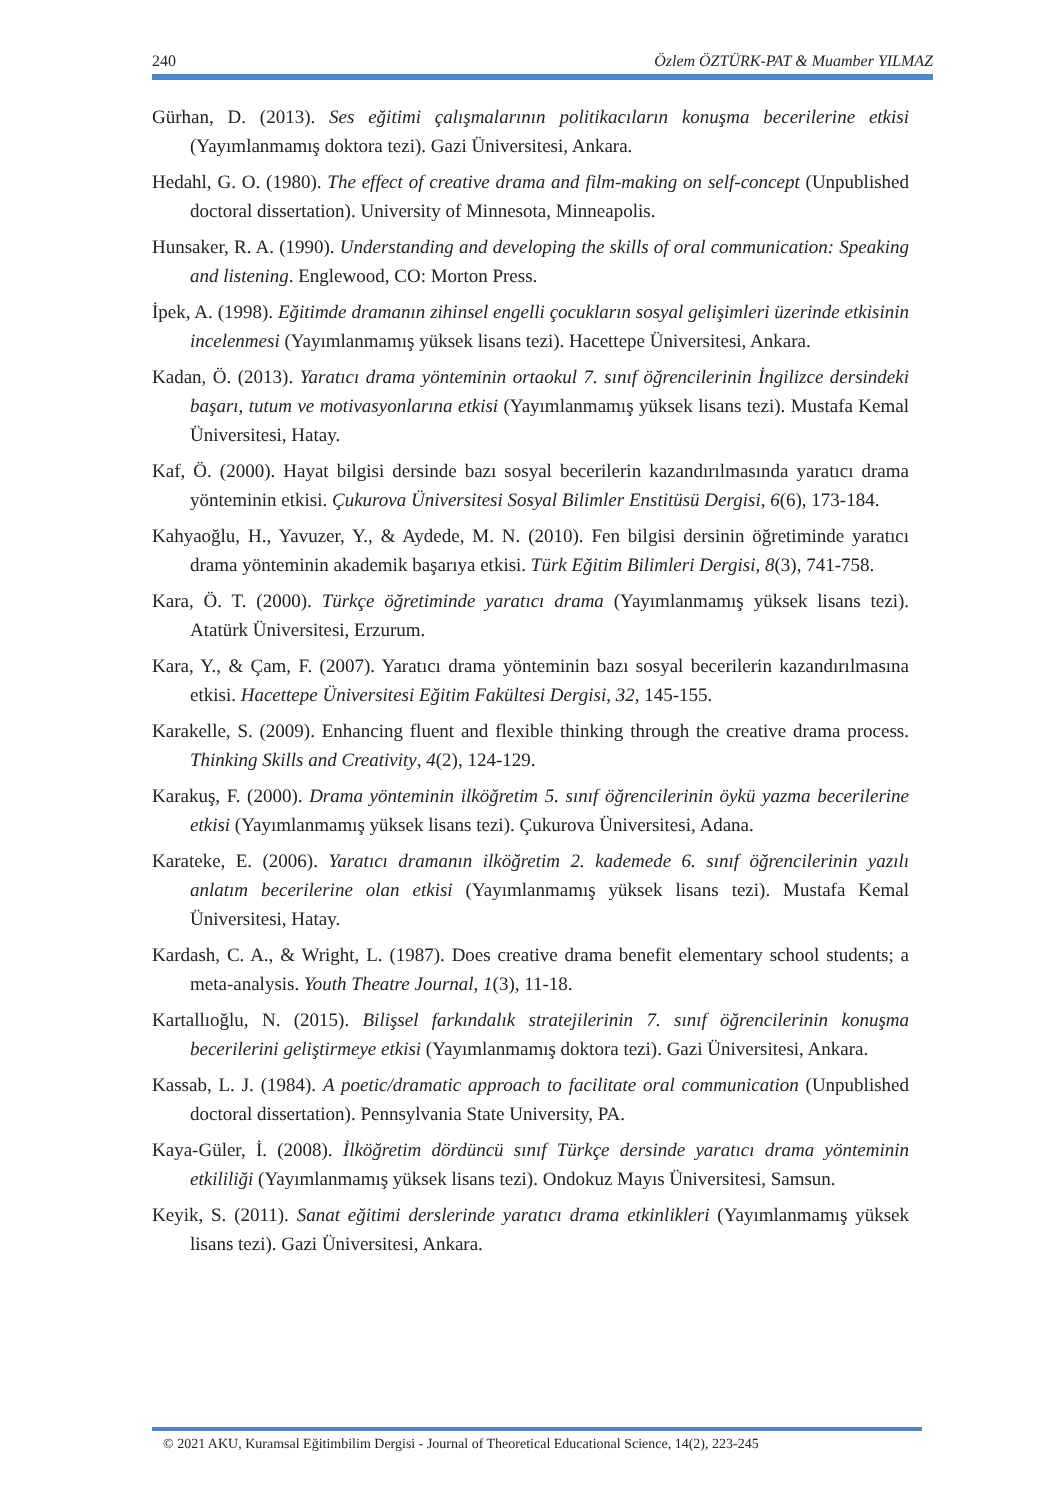240 Özlem ÖZTÜRK-PAT & Muamber YILMAZ
Gürhan, D. (2013). Ses eğitimi çalışmalarının politikacıların konuşma becerilerine etkisi (Yayımlanmamış doktora tezi). Gazi Üniversitesi, Ankara.
Hedahl, G. O. (1980). The effect of creative drama and film-making on self-concept (Unpublished doctoral dissertation). University of Minnesota, Minneapolis.
Hunsaker, R. A. (1990). Understanding and developing the skills of oral communication: Speaking and listening. Englewood, CO: Morton Press.
İpek, A. (1998). Eğitimde dramanın zihinsel engelli çocukların sosyal gelişimleri üzerinde etkisinin incelenmesi (Yayımlanmamış yüksek lisans tezi). Hacettepe Üniversitesi, Ankara.
Kadan, Ö. (2013). Yaratıcı drama yönteminin ortaokul 7. sınıf öğrencilerinin İngilizce dersindeki başarı, tutum ve motivasyonlarına etkisi (Yayımlanmamış yüksek lisans tezi). Mustafa Kemal Üniversitesi, Hatay.
Kaf, Ö. (2000). Hayat bilgisi dersinde bazı sosyal becerilerin kazandırılmasında yaratıcı drama yönteminin etkisi. Çukurova Üniversitesi Sosyal Bilimler Enstitüsü Dergisi, 6(6), 173-184.
Kahyaoğlu, H., Yavuzer, Y., & Aydede, M. N. (2010). Fen bilgisi dersinin öğretiminde yaratıcı drama yönteminin akademik başarıya etkisi. Türk Eğitim Bilimleri Dergisi, 8(3), 741-758.
Kara, Ö. T. (2000). Türkçe öğretiminde yaratıcı drama (Yayımlanmamış yüksek lisans tezi). Atatürk Üniversitesi, Erzurum.
Kara, Y., & Çam, F. (2007). Yaratıcı drama yönteminin bazı sosyal becerilerin kazandırılmasına etkisi. Hacettepe Üniversitesi Eğitim Fakültesi Dergisi, 32, 145-155.
Karakelle, S. (2009). Enhancing fluent and flexible thinking through the creative drama process. Thinking Skills and Creativity, 4(2), 124-129.
Karakuş, F. (2000). Drama yönteminin ilköğretim 5. sınıf öğrencilerinin öykü yazma becerilerine etkisi (Yayımlanmamış yüksek lisans tezi). Çukurova Üniversitesi, Adana.
Karateke, E. (2006). Yaratıcı dramanın ilköğretim 2. kademede 6. sınıf öğrencilerinin yazılı anlatım becerilerine olan etkisi (Yayımlanmamış yüksek lisans tezi). Mustafa Kemal Üniversitesi, Hatay.
Kardash, C. A., & Wright, L. (1987). Does creative drama benefit elementary school students; a meta-analysis. Youth Theatre Journal, 1(3), 11-18.
Kartallıoğlu, N. (2015). Bilişsel farkındalık stratejilerinin 7. sınıf öğrencilerinin konuşma becerilerini geliştirmeye etkisi (Yayımlanmamış doktora tezi). Gazi Üniversitesi, Ankara.
Kassab, L. J. (1984). A poetic/dramatic approach to facilitate oral communication (Unpublished doctoral dissertation). Pennsylvania State University, PA.
Kaya-Güler, İ. (2008). İlköğretim dördüncü sınıf Türkçe dersinde yaratıcı drama yönteminin etkililiği (Yayımlanmamış yüksek lisans tezi). Ondokuz Mayıs Üniversitesi, Samsun.
Keyik, S. (2011). Sanat eğitimi derslerinde yaratıcı drama etkinlikleri (Yayımlanmamış yüksek lisans tezi). Gazi Üniversitesi, Ankara.
© 2021 AKU, Kuramsal Eğitimbilim Dergisi - Journal of Theoretical Educational Science, 14(2), 223-245